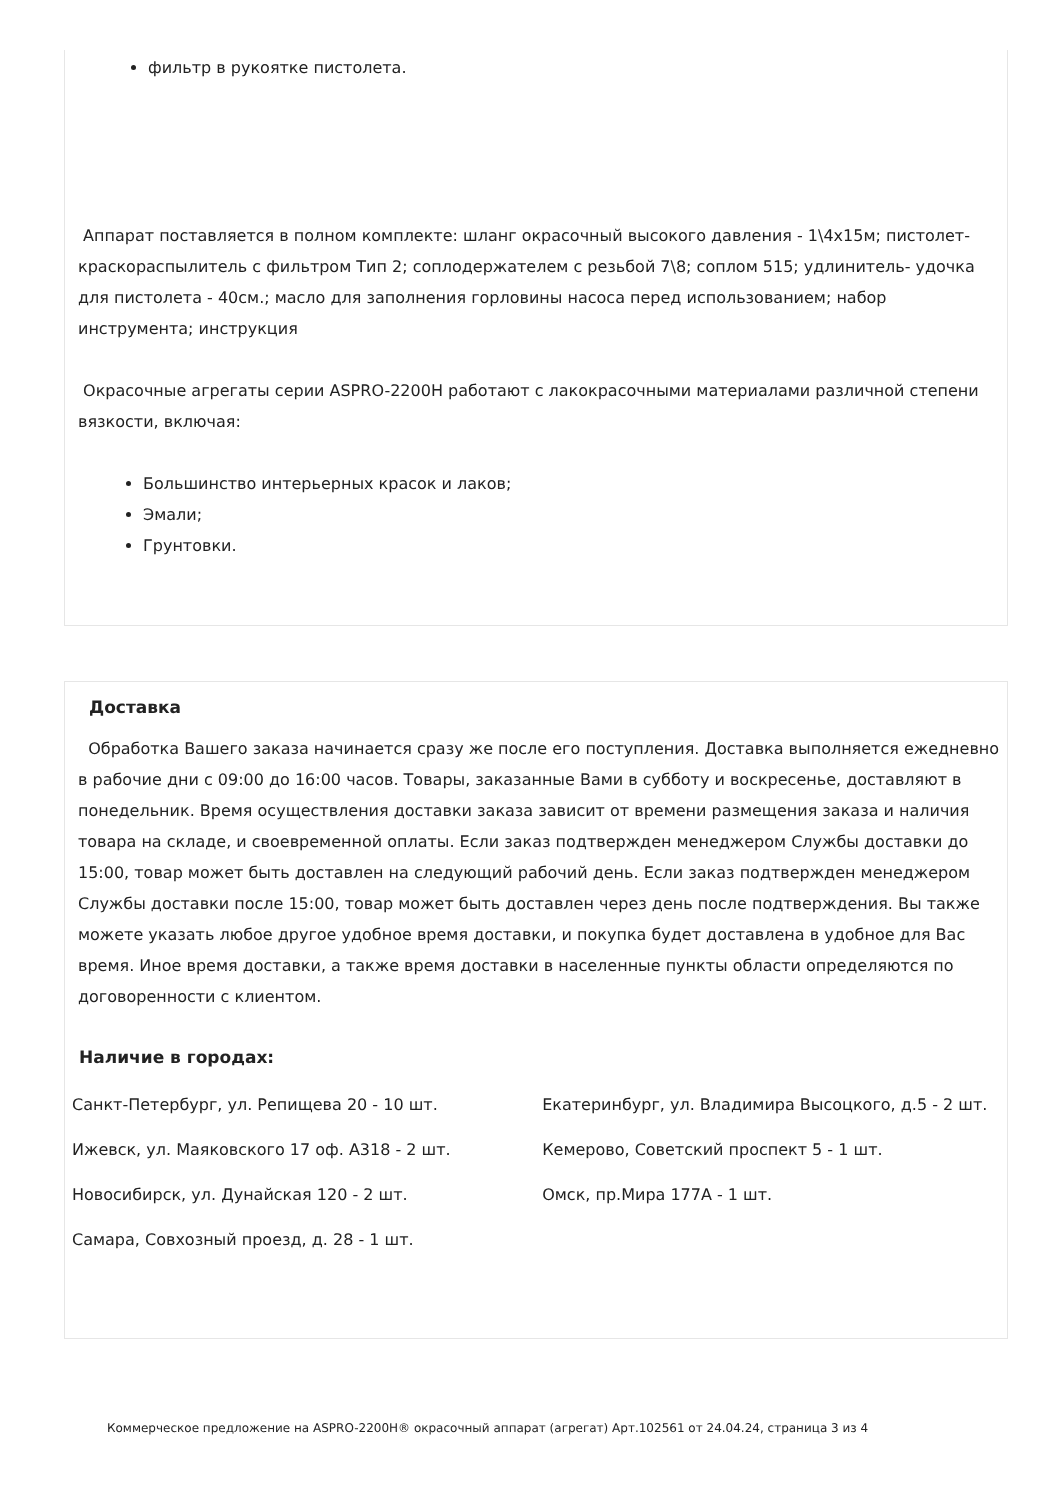фильтр в рукоятке пистолета.
Аппарат поставляется в полном комплекте: шланг окрасочный высокого давления - 1\4х15м; пистолет-краскораспылитель с фильтром Тип 2; соплодержателем с резьбой 7\8; соплом 515; удлинитель- удочка для пистолета - 40см.; масло для заполнения горловины насоса перед использованием; набор инструмента; инструкция
Окрасочные агрегаты серии ASPRO-2200H работают с лакокрасочными материалами различной степени вязкости, включая:
Большинство интерьерных красок и лаков;
Эмали;
Грунтовки.
Доставка
Обработка Вашего заказа начинается сразу же после его поступления. Доставка выполняется ежедневно в рабочие дни с 09:00 до 16:00 часов. Товары, заказанные Вами в субботу и воскресенье, доставляют в понедельник. Время осуществления доставки заказа зависит от времени размещения заказа и наличия товара на складе, и своевременной оплаты. Если заказ подтвержден менеджером Службы доставки до 15:00, товар может быть доставлен на следующий рабочий день. Если заказ подтвержден менеджером Службы доставки после 15:00, товар может быть доставлен через день после подтверждения. Вы также можете указать любое другое удобное время доставки, и покупка будет доставлена в удобное для Вас время. Иное время доставки, а также время доставки в населенные пункты области определяются по договоренности с клиентом.
Наличие в городах:
| Санкт-Петербург, ул. Репищева 20 - 10 шт. | Екатеринбург, ул. Владимира Высоцкого, д.5 - 2 шт. |
| Ижевск, ул. Маяковского 17 оф. А318 - 2 шт. | Кемерово, Советский проспект 5 - 1 шт. |
| Новосибирск, ул. Дунайская 120 - 2 шт. | Омск, пр.Мира 177А - 1 шт. |
| Самара, Совхозный проезд, д. 28 - 1 шт. | |
Коммерческое предложение на ASPRO-2200H® окрасочный аппарат (агрегат) Арт.102561 от 24.04.24, страница 3 из 4